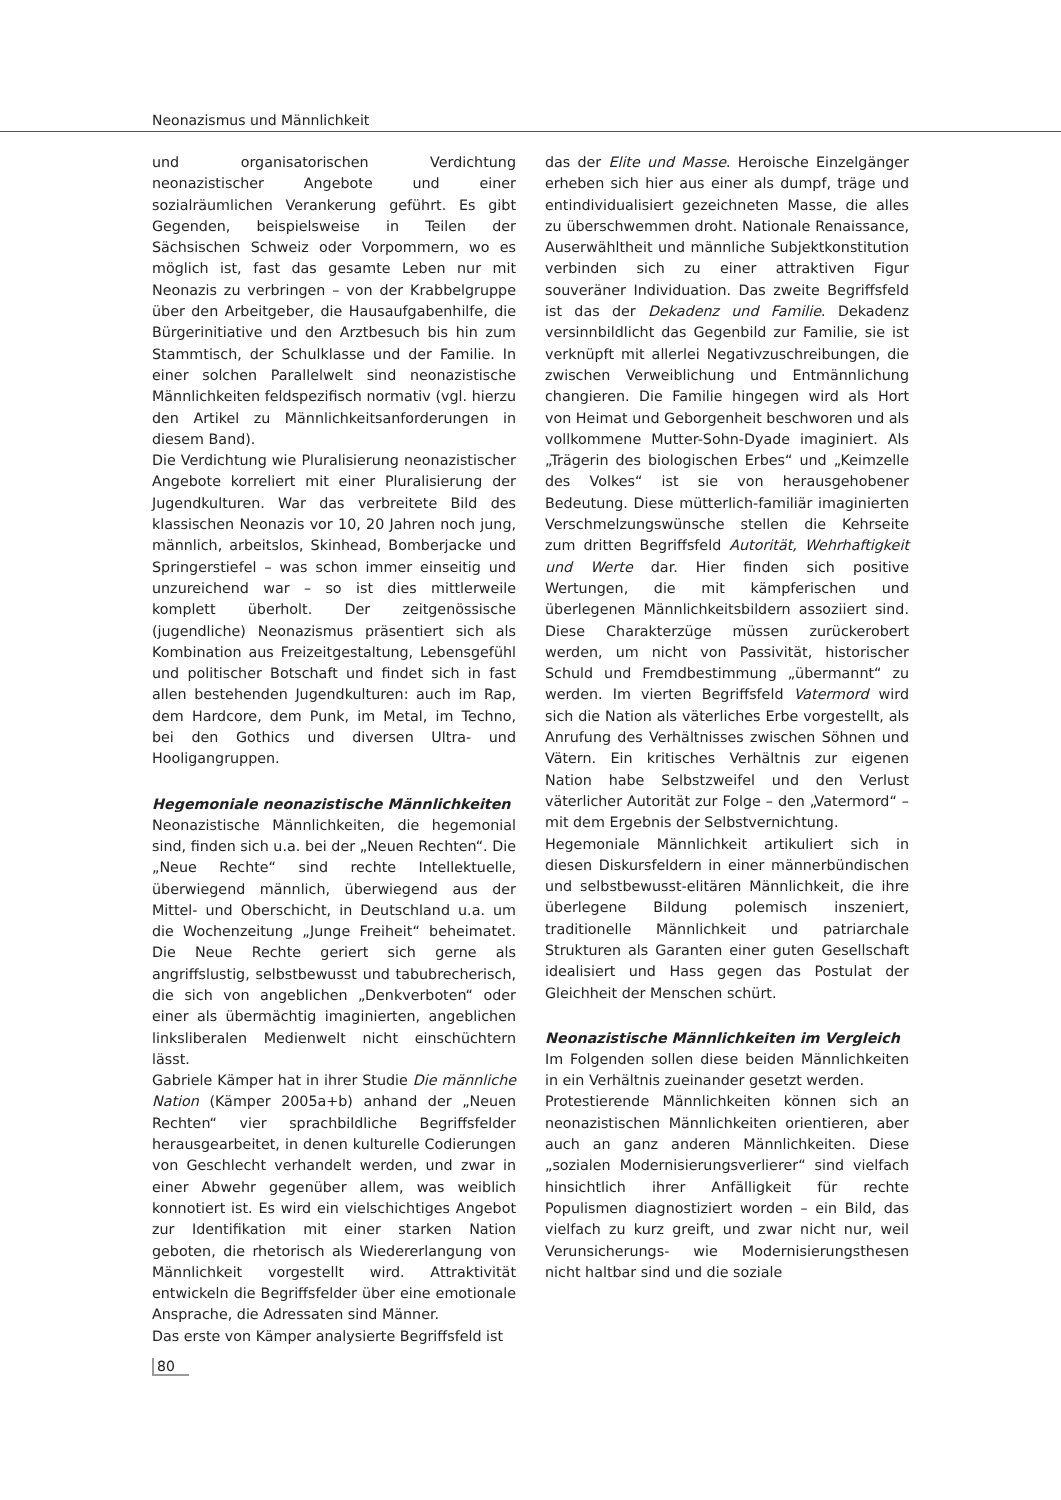Neonazismus und Männlichkeit
und organisatorischen Verdichtung neonazistischer Angebote und einer sozialräumlichen Verankerung geführt. Es gibt Gegenden, beispielsweise in Teilen der Sächsischen Schweiz oder Vorpommern, wo es möglich ist, fast das gesamte Leben nur mit Neonazis zu verbringen – von der Krabbelgruppe über den Arbeitgeber, die Hausaufgabenhilfe, die Bürgerinitiative und den Arztbesuch bis hin zum Stammtisch, der Schulklasse und der Familie. In einer solchen Parallelwelt sind neonazistische Männlichkeiten feldspezifisch normativ (vgl. hierzu den Artikel zu Männlichkeitsanforderungen in diesem Band).
Die Verdichtung wie Pluralisierung neonazistischer Angebote korreliert mit einer Pluralisierung der Jugendkulturen. War das verbreitete Bild des klassischen Neonazis vor 10, 20 Jahren noch jung, männlich, arbeitslos, Skinhead, Bomberjacke und Springerstiefel – was schon immer einseitig und unzureichend war – so ist dies mittlerweile komplett überholt. Der zeitgenössische (jugendliche) Neonazismus präsentiert sich als Kombination aus Freizeitgestaltung, Lebensgefühl und politischer Botschaft und findet sich in fast allen bestehenden Jugendkulturen: auch im Rap, dem Hardcore, dem Punk, im Metal, im Techno, bei den Gothics und diversen Ultra- und Hooligangruppen.
Hegemoniale neonazistische Männlichkeiten
Neonazistische Männlichkeiten, die hegemonial sind, finden sich u.a. bei der „Neuen Rechten“. Die „Neue Rechte“ sind rechte Intellektuelle, überwiegend männlich, überwiegend aus der Mittel- und Oberschicht, in Deutschland u.a. um die Wochenzeitung „Junge Freiheit“ beheimatet. Die Neue Rechte geriert sich gerne als angriffslustig, selbstbewusst und tabubrecherisch, die sich von angeblichen „Denkverboten“ oder einer als übermächtig imaginierten, angeblichen linksliberalen Medienwelt nicht einschüchtern lässt.
Gabriele Kämper hat in ihrer Studie Die männliche Nation (Kämper 2005a+b) anhand der „Neuen Rechten“ vier sprachbildliche Begriffsfelder herausgearbeitet, in denen kulturelle Codierungen von Geschlecht verhandelt werden, und zwar in einer Abwehr gegenüber allem, was weiblich konnotiert ist. Es wird ein vielschichtiges Angebot zur Identifikation mit einer starken Nation geboten, die rhetorisch als Wiedererlangung von Männlichkeit vorgestellt wird. Attraktivität entwickeln die Begriffsfelder über eine emotionale Ansprache, die Adressaten sind Männer.
Das erste von Kämper analysierte Begriffsfeld ist
das der Elite und Masse. Heroische Einzelgänger erheben sich hier aus einer als dumpf, träge und entindividualisiert gezeichneten Masse, die alles zu überschwemmen droht. Nationale Renaissance, Auserwähltheit und männliche Subjektkonstitution verbinden sich zu einer attraktiven Figur souveräner Individuation. Das zweite Begriffsfeld ist das der Dekadenz und Familie. Dekadenz versinnbildlicht das Gegenbild zur Familie, sie ist verknüpft mit allerlei Negativzuschreibungen, die zwischen Verweiblichung und Entmännlichung changieren. Die Familie hingegen wird als Hort von Heimat und Geborgenheit beschworen und als vollkommene Mutter-Sohn-Dyade imaginiert. Als „Trägerin des biologischen Erbes“ und „Keimzelle des Volkes“ ist sie von herausgehobener Bedeutung. Diese mütterlich-familiär imaginierten Verschmelzungswünsche stellen die Kehrseite zum dritten Begriffsfeld Autorität, Wehrhaftigkeit und Werte dar. Hier finden sich positive Wertungen, die mit kämpferischen und überlegenen Männlichkeitsbildern assoziiert sind. Diese Charakterzüge müssen zurückerobert werden, um nicht von Passivität, historischer Schuld und Fremdbestimmung „übermannt“ zu werden. Im vierten Begriffsfeld Vatermord wird sich die Nation als väterliches Erbe vorgestellt, als Anrufung des Verhältnisses zwischen Söhnen und Vätern. Ein kritisches Verhältnis zur eigenen Nation habe Selbstzweifel und den Verlust väterlicher Autorität zur Folge – den „Vatermord“ – mit dem Ergebnis der Selbstvernichtung.
Hegemoniale Männlichkeit artikuliert sich in diesen Diskursfeldern in einer männerbündischen und selbstbewusst-elitären Männlichkeit, die ihre überlegene Bildung polemisch inszeniert, traditionelle Männlichkeit und patriarchale Strukturen als Garanten einer guten Gesellschaft idealisiert und Hass gegen das Postulat der Gleichheit der Menschen schürt.
Neonazistische Männlichkeiten im Vergleich
Im Folgenden sollen diese beiden Männlichkeiten in ein Verhältnis zueinander gesetzt werden.
Protestierende Männlichkeiten können sich an neonazistischen Männlichkeiten orientieren, aber auch an ganz anderen Männlichkeiten. Diese „sozialen Modernisierungsverlierer“ sind vielfach hinsichtlich ihrer Anfälligkeit für rechte Populismen diagnostiziert worden – ein Bild, das vielfach zu kurz greift, und zwar nicht nur, weil Verunsicherungs- wie Modernisierungsthesen nicht haltbar sind und die soziale
80